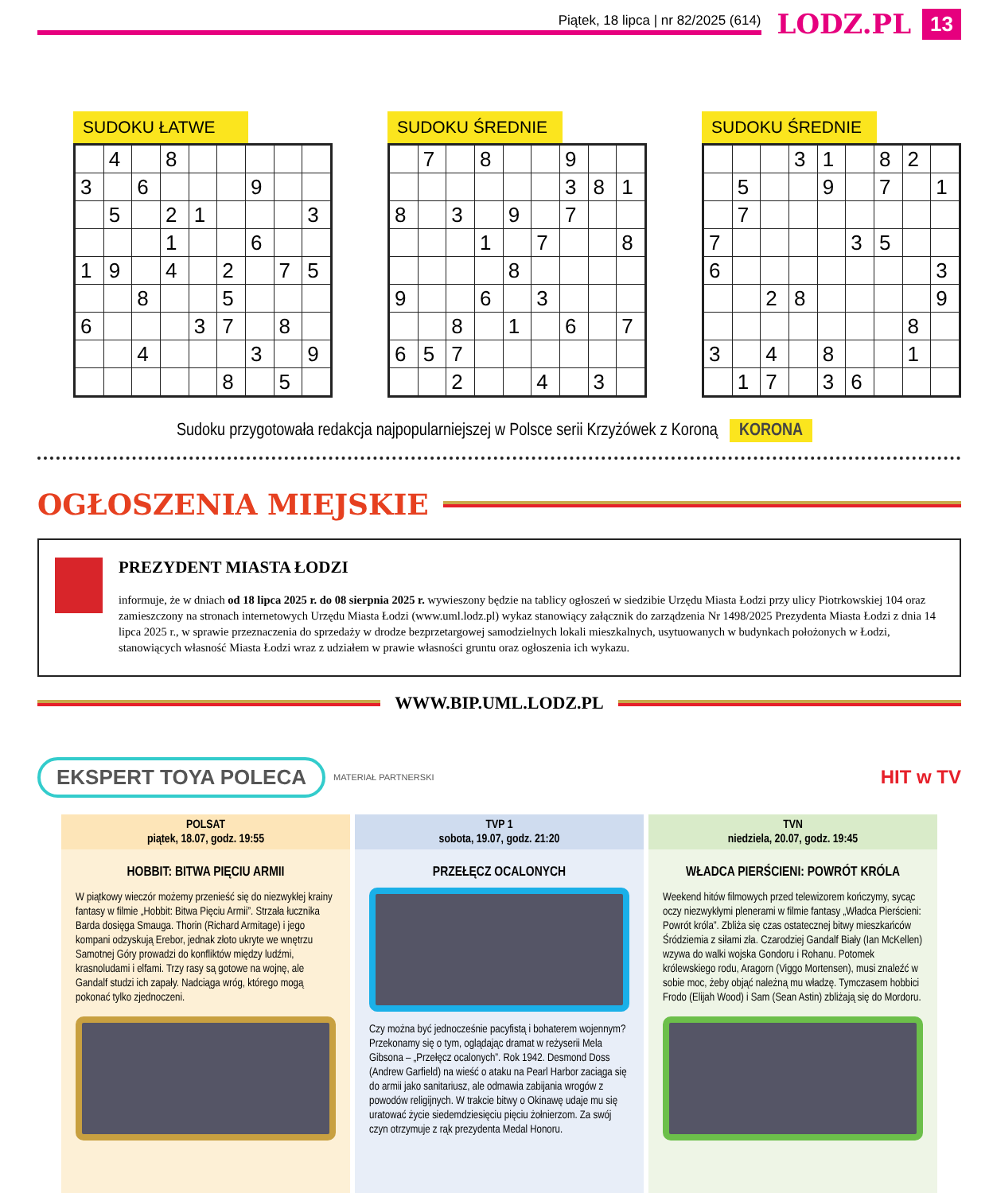Piątek, 18 lipca | nr 82/2025 (614)
LODZ.PL
13
SUDOKU ŁATWE
| | 4 | | 8 | | | | | |
| 3 | | 6 | | | | 9 | | |
| | 5 | | 2 | 1 | | | | 3 |
| | | | 1 | | | 6 | | |
| 1 | 9 | | 4 | | 2 | | 7 | 5 |
| | | 8 | | | 5 | | | |
| 6 | | | | 3 | 7 | | 8 | |
| | | 4 | | | | 3 | | 9 |
| | | | | | 8 | | 5 | |
SUDOKU ŚREDNIE
| | 7 | | 8 | | | 9 | | |
| | | | | | | 3 | 8 | 1 |
| 8 | | 3 | | 9 | | 7 | | |
| | | | 1 | | 7 | | | 8 |
| | | | | 8 | | | | |
| 9 | | | 6 | | 3 | | | |
| | | 8 | | 1 | | 6 | | 7 |
| 6 | 5 | 7 | | | | | | |
| | | 2 | | | 4 | | 3 | |
SUDOKU ŚREDNIE
| | | | 3 | 1 | | 8 | 2 | |
| | 5 | | | 9 | | 7 | | 1 |
| | 7 | | | | | | | |
| 7 | | | | | 3 | 5 | | |
| 6 | | | | | | | | 3 |
| | | 2 | 8 | | | | | 9 |
| | | | | | | | 8 | |
| 3 | | 4 | | 8 | | | 1 | |
| | 1 | 7 | | 3 | 6 | | | |
Sudoku przygotowała redakcja najpopularniejszej w Polsce serii Krzyżówek z Koroną KORONA
OGŁOSZENIA MIEJSKIE
PREZYDENT MIASTA ŁODZI
informuje, że w dniach od 18 lipca 2025 r. do 08 sierpnia 2025 r. wywieszony będzie na tablicy ogłoszeń w siedzibie Urzędu Miasta Łodzi przy ulicy Piotrkowskiej 104 oraz zamieszczony na stronach internetowych Urzędu Miasta Łodzi (www.uml.lodz.pl) wykaz stanowiący załącznik do zarządzenia Nr 1498/2025 Prezydenta Miasta Łodzi z dnia 14 lipca 2025 r., w sprawie przeznaczenia do sprzedaży w drodze bezprzetargowej samodzielnych lokali mieszkalnych, usytuowanych w budynkach położonych w Łodzi, stanowiących własność Miasta Łodzi wraz z udziałem w prawie własności gruntu oraz ogłoszenia ich wykazu.
WWW.BIP.UML.LODZ.PL
EKSPERT TOYA POLECA MATERIAŁ PARTNERSKI HIT w TV
POLSAT
piątek, 18.07, godz. 19:55
HOBBIT: BITWA PIĘCIU ARMII
W piątkowy wieczór możemy przenieść się do niezwykłej krainy fantasy w filmie „Hobbit: Bitwa Pięciu Armii”. Strzała łucznika Barda dosięga Smauga. Thorin (Richard Armitage) i jego kompani odzyskują Erebor, jednak złoto ukryte we wnętrzu Samotnej Góry prowadzi do konfliktów między ludźmi, krasnoludami i elfami. Trzy rasy są gotowe na wojnę, ale Gandalf studzi ich zapały. Nadciąga wróg, którego mogą pokonać tylko zjednoczeni.
TVP 1
sobota, 19.07, godz. 21:20
PRZEŁĘCZ OCALONYCH
Czy można być jednocześnie pacyfistą i bohaterem wojennym? Przekonamy się o tym, oglądając dramat w reżyserii Mela Gibsona – „Przełęcz ocalonych”. Rok 1942. Desmond Doss (Andrew Garfield) na wieść o ataku na Pearl Harbor zaciąga się do armii jako sanitariusz, ale odmawia zabijania wrogów z powodów religijnych. W trakcie bitwy o Okinawę udaje mu się uratować życie siedemdziesięciu pięciu żołnierzom. Za swój czyn otrzymuje z rąk prezydenta Medal Honoru.
TVN
niedziela, 20.07, godz. 19:45
WŁADCA PIERŚCIENI: POWRÓT KRÓLA
Weekend hitów filmowych przed telewizorem kończymy, sycąc oczy niezwykłymi plenerami w filmie fantasy „Władca Pierścieni: Powrót króla”. Zbliża się czas ostatecznej bitwy mieszkańców Śródziemia z siłami zła. Czarodziej Gandalf Biały (Ian McKellen) wzywa do walki wojska Gondoru i Rohanu. Potomek królewskiego rodu, Aragorn (Viggo Mortensen), musi znaleźć w sobie moc, żeby objąć należną mu władzę. Tymczasem hobbici Frodo (Elijah Wood) i Sam (Sean Astin) zbliżają się do Mordoru.